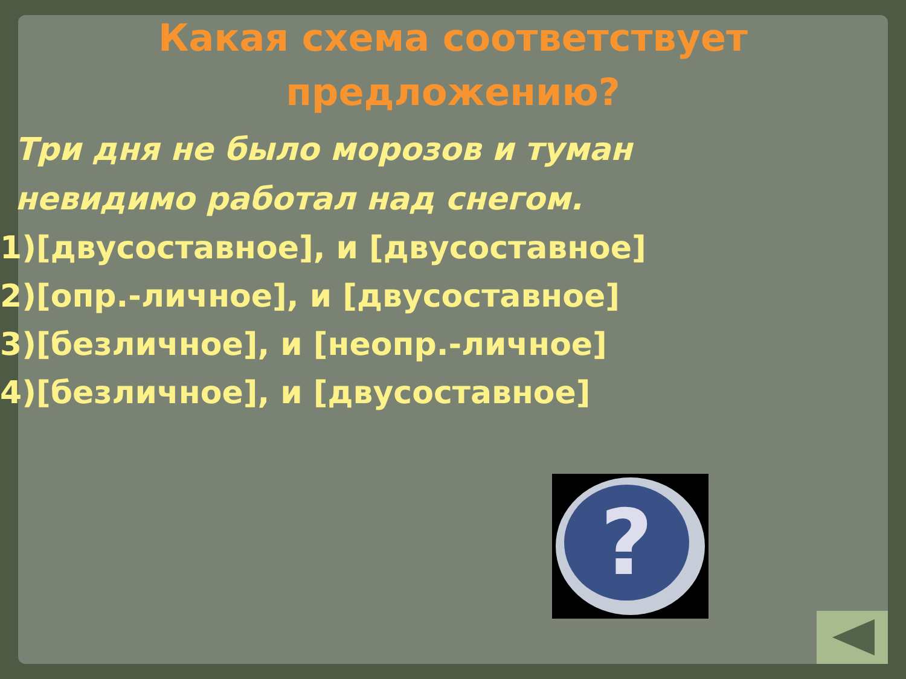Какая схема соответствует предложению?
Три дня не было морозов и туман невидимо работал над снегом.
1)[двусоставное], и [двусоставное]
2)[опр.-личное], и [двусоставное]
3)[безличное], и [неопр.-личное]
4)[безличное], и [двусоставное]
?